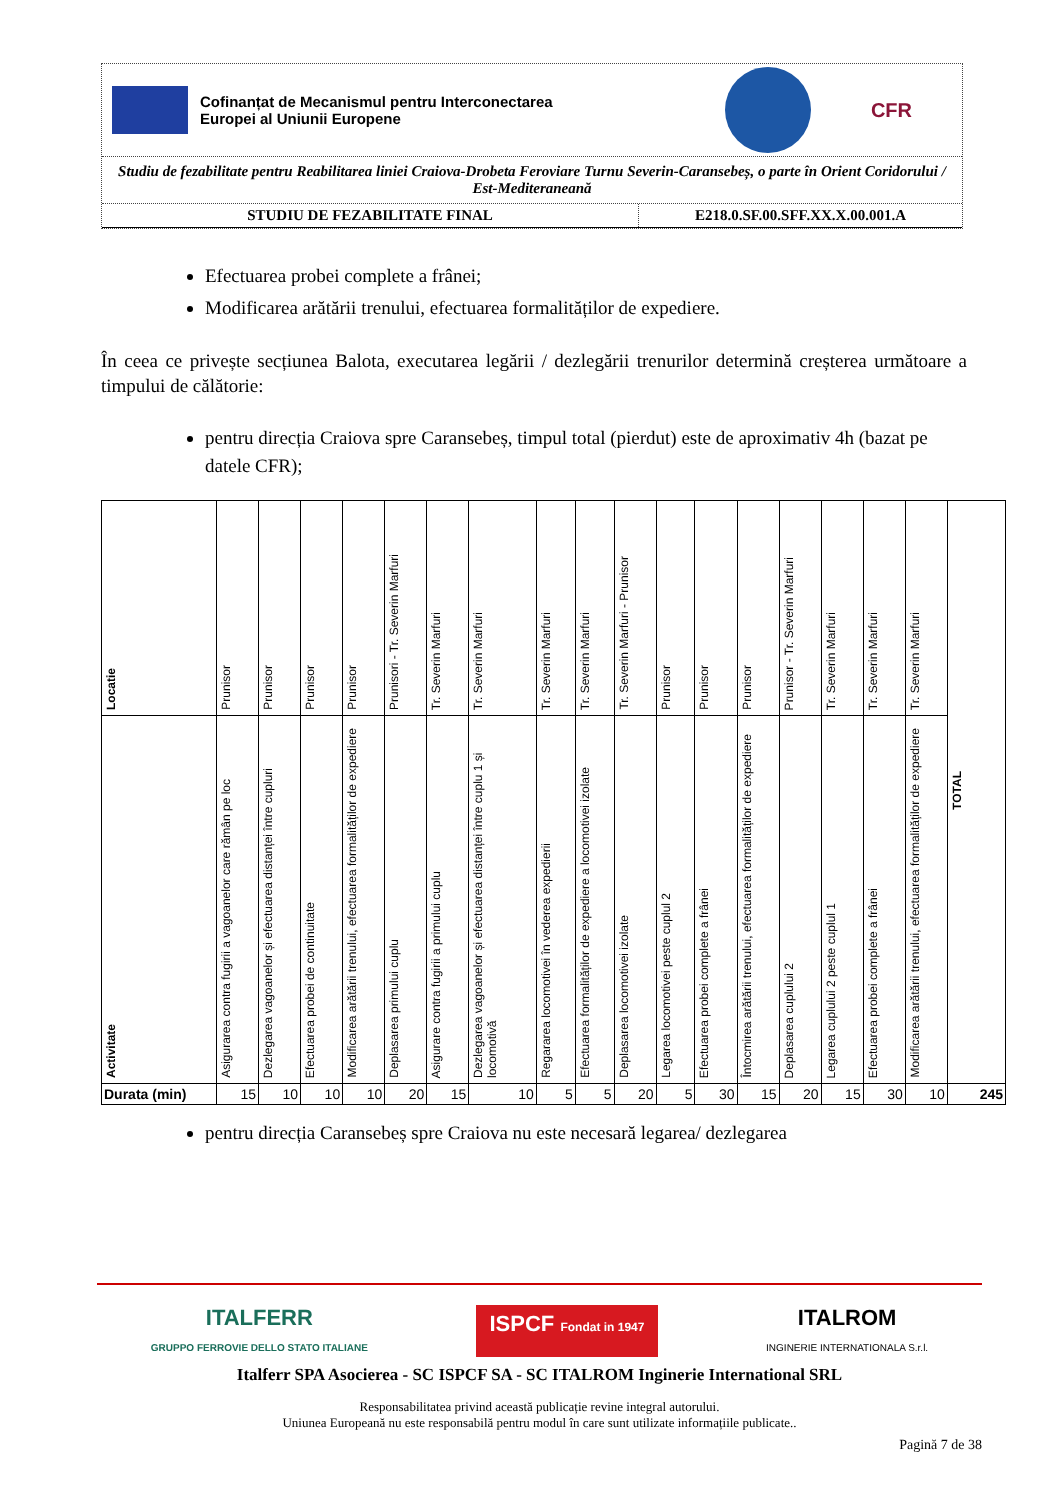Cofinanțat de Mecanismul pentru Interconectarea
Europei al Uniunii Europene
CFR
Studiu de fezabilitate pentru Reabilitarea liniei Craiova-Drobeta Feroviare Turnu Severin-Caransebeș, o parte în Orient Coridorului / Est-Mediteraneană
STUDIU DE FEZABILITATE FINAL E218.0.SF.00.SFF.XX.X.00.001.A
Efectuarea probei complete a frânei;
Modificarea arătării trenului, efectuarea formalităților de expediere.
În ceea ce privește secțiunea Balota, executarea legării / dezlegării trenurilor determină creșterea următoare a timpului de călătorie:
pentru direcția Craiova spre Caransebeș, timpul total (pierdut) este de aproximativ 4h (bazat pe datele CFR);
| Locatie | Prunisor | Prunisor | Prunisor | Prunisor | Prunisori - Tr. Severin Marfuri | Tr. Severin Marfuri | Tr. Severin Marfuri | Tr. Severin Marfuri | Tr. Severin Marfuri | Tr. Severin Marfuri - Prunisor | Prunisor | Prunisor | Prunisor | Prunisor - Tr. Severin Marfuri | Tr. Severin Marfuri | Tr. Severin Marfuri | Tr. Severin Marfuri | TOTAL |
| Activitate | Asigurarea contra fugirii a vagoanelor care rămân pe loc | Dezlegarea vagoanelor și efectuarea distanței între cupluri | Efectuarea probei de continuitate | Modificarea arătării trenului, efectuarea formalităților de expediere | Deplasarea primului cuplu | Asigurare contra fugirii a primului cuplu | Dezlegarea vagoanelor și efectuarea distanței între cuplu 1 și locomotivă | Regararea locomotivei în vederea expedierii | Efectuarea formalităților de expediere a locomotivei izolate | Deplasarea locomotivei izolate | Legarea locomotivei peste cuplul 2 | Efectuarea probei complete a frânei | Întocmirea arătării trenului, efectuarea formalităților de expediere | Deplasarea cuplului 2 | Legarea cuplului 2 peste cuplul 1 | Efectuarea probei complete a frânei | Modificarea arătării trenului, efectuarea formalităților de expediere | |
| Durata (min) | 15 | 10 | 10 | 10 | 20 | 15 | 10 | 5 | 5 | 20 | 5 | 30 | 15 | 20 | 15 | 30 | 10 | 245 |
pentru direcția Caransebeș spre Craiova nu este necesară legarea/ dezlegarea
ITALFERR
GRUPPO FERROVIE DELLO STATO ITALIANE ISPCF Fondat in 1947 ITALROM
INGINERIE INTERNATIONALA S.r.l.
Italferr SPA Asocierea - SC ISPCF SA - SC ITALROM Inginerie International SRL
Responsabilitatea privind această publicație revine integral autorului.
Uniunea Europeană nu este responsabilă pentru modul în care sunt utilizate informațiile publicate..
Pagină 7 de 38